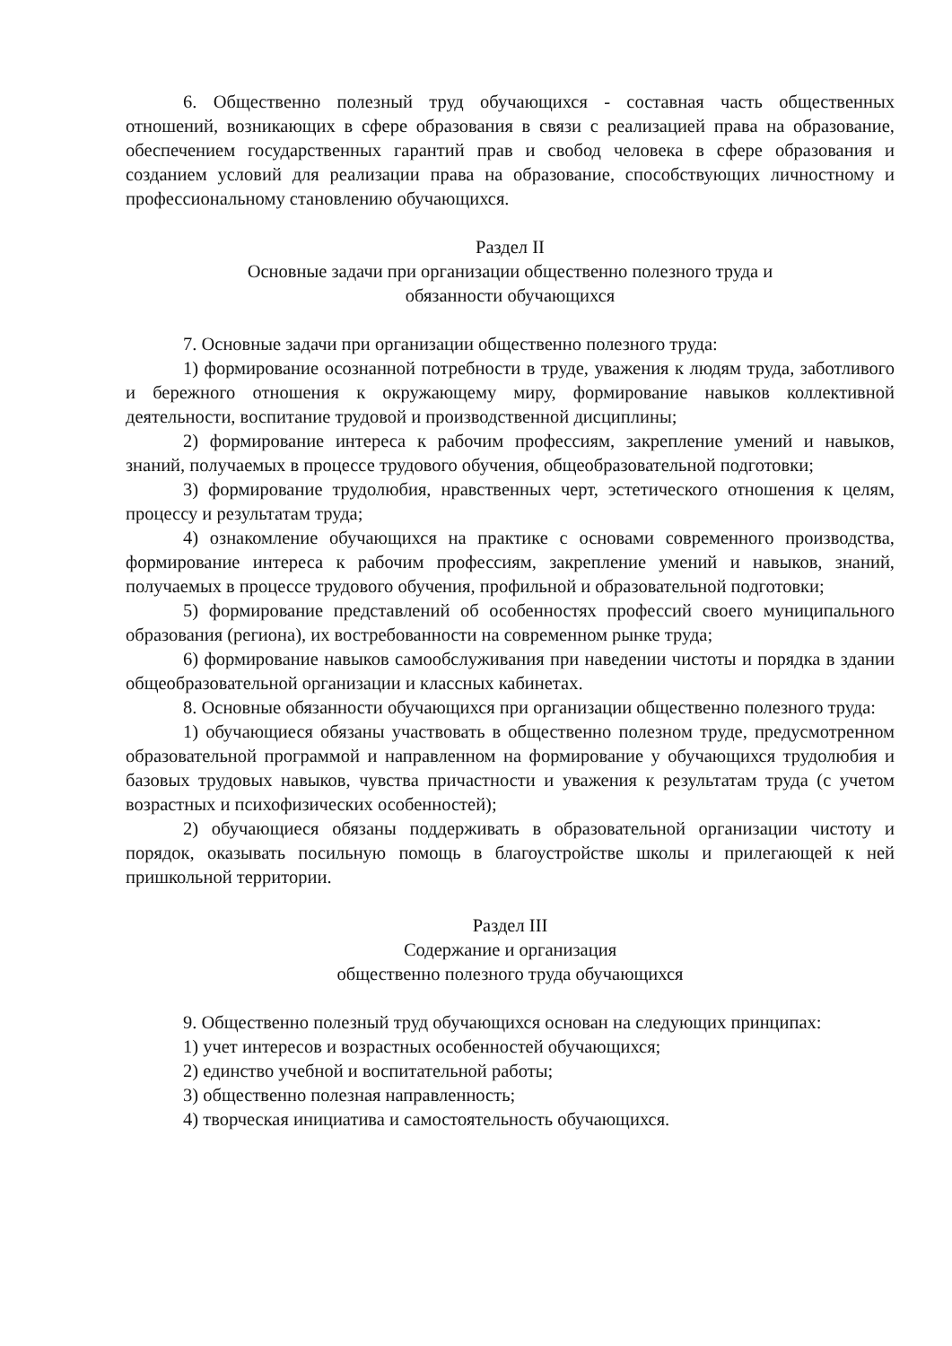6. Общественно полезный труд обучающихся - составная часть общественных отношений, возникающих в сфере образования в связи с реализацией права на образование, обеспечением государственных гарантий прав и свобод человека в сфере образования и созданием условий для реализации права на образование, способствующих личностному и профессиональному становлению обучающихся.
Раздел II
Основные задачи при организации общественно полезного труда и
обязанности обучающихся
7. Основные задачи при организации общественно полезного труда:
1) формирование осознанной потребности в труде, уважения к людям труда, заботливого и бережного отношения к окружающему миру, формирование навыков коллективной деятельности, воспитание трудовой и производственной дисциплины;
2) формирование интереса к рабочим профессиям, закрепление умений и навыков, знаний, получаемых в процессе трудового обучения, общеобразовательной подготовки;
3) формирование трудолюбия, нравственных черт, эстетического отношения к целям, процессу и результатам труда;
4) ознакомление обучающихся на практике с основами современного производства, формирование интереса к рабочим профессиям, закрепление умений и навыков, знаний, получаемых в процессе трудового обучения, профильной и образовательной подготовки;
5) формирование представлений об особенностях профессий своего муниципального образования (региона), их востребованности на современном рынке труда;
6) формирование навыков самообслуживания при наведении чистоты и порядка в здании общеобразовательной организации и классных кабинетах.
8. Основные обязанности обучающихся при организации общественно полезного труда:
1) обучающиеся обязаны участвовать в общественно полезном труде, предусмотренном образовательной программой и направленном на формирование у обучающихся трудолюбия и базовых трудовых навыков, чувства причастности и уважения к результатам труда (с учетом возрастных и психофизических особенностей);
2) обучающиеся обязаны поддерживать в образовательной организации чистоту и порядок, оказывать посильную помощь в благоустройстве школы и прилегающей к ней пришкольной территории.
Раздел III
Содержание и организация
общественно полезного труда обучающихся
9. Общественно полезный труд обучающихся основан на следующих принципах:
1) учет интересов и возрастных особенностей обучающихся;
2) единство учебной и воспитательной работы;
3) общественно полезная направленность;
4) творческая инициатива и самостоятельность обучающихся.